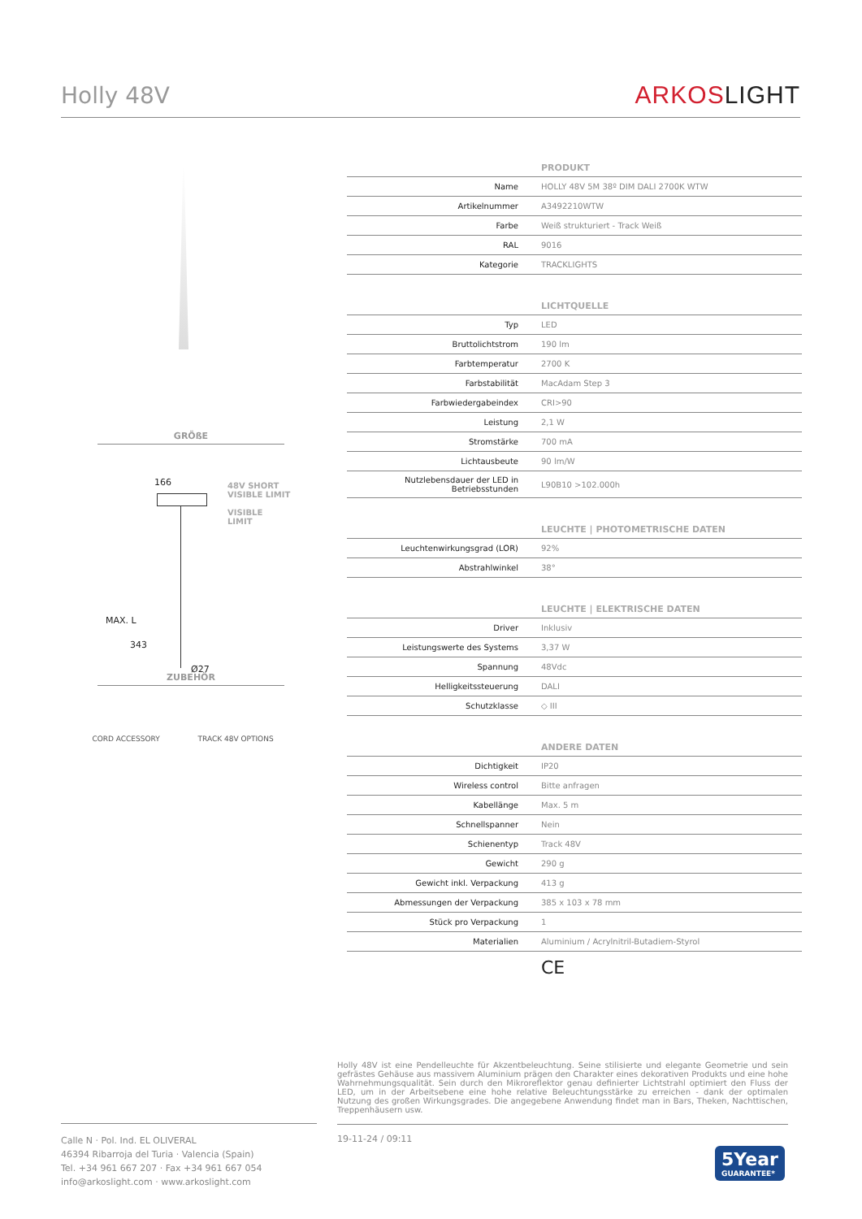Holly 48V
ARKOSLIGHT
GRÖßE
166
48V SHORT
VISIBLE LIMIT
VISIBLE
LIMIT
MAX. L
343
Ø27
ZUBEHÖR
CORD ACCESSORY TRACK 48V OPTIONS
| PRODUKT | |
| --- | --- |
| Name | HOLLY 48V 5M 38º DIM DALI 2700K WTW |
| Artikelnummer | A3492210WTW |
| Farbe | Weiß strukturiert - Track Weiß |
| RAL | 9016 |
| Kategorie | TRACKLIGHTS |
| LICHTQUELLE | |
| --- | --- |
| Typ | LED |
| Bruttolichtstrom | 190 lm |
| Farbtemperatur | 2700 K |
| Farbstabilität | MacAdam Step 3 |
| Farbwiedergabeindex | CRI>90 |
| Leistung | 2,1 W |
| Stromstärke | 700 mA |
| Lichtausbeute | 90 lm/W |
| Nutzlebensdauer der LED in Betriebsstunden | L90B10 >102.000h |
| LEUCHTE / PHOTOMETRISCHE DATEN | |
| --- | --- |
| Leuchtenwirkungsgrad (LOR) | 92% |
| Abstrahlwinkel | 38° |
| LEUCHTE / ELEKTRISCHE DATEN | |
| --- | --- |
| Driver | Inklusiv |
| Leistungswerte des Systems | 3,37 W |
| Spannung | 48Vdc |
| Helligkeitssteuerung | DALI |
| Schutzklasse | ◇ III |
| ANDERE DATEN | |
| --- | --- |
| Dichtigkeit | IP20 |
| Wireless control | Bitte anfragen |
| Kabellänge | Max. 5 m |
| Schnellspanner | Nein |
| Schienentyp | Track 48V |
| Gewicht | 290 g |
| Gewicht inkl. Verpackung | 413 g |
| Abmessungen der Verpackung | 385 x 103 x 78 mm |
| Stück pro Verpackung | 1 |
| Materialien | Aluminium / Acrylnitril-Butadiem-Styrol |
CE
Holly 48V ist eine Pendelleuchte für Akzentbeleuchtung. Seine stilisierte und elegante Geometrie und sein gefrästes Gehäuse aus massivem Aluminium prägen den Charakter eines dekorativen Produkts und eine hohe Wahrnehmungsqualität. Sein durch den Mikroreflektor genau definierter Lichtstrahl optimiert den Fluss der LED, um in der Arbeitsebene eine hohe relative Beleuchtungsstärke zu erreichen - dank der optimalen Nutzung des großen Wirkungsgrades. Die angegebene Anwendung findet man in Bars, Theken, Nachttischen, Treppenhäusern usw.
Calle N · Pol. Ind. EL OLIVERAL
46394 Ribarroja del Turia · Valencia (Spain)
Tel. +34 961 667 207 · Fax +34 961 667 054
info@arkoslight.com · www.arkoslight.com
19-11-24 / 09:11
5Year
GUARANTEE*